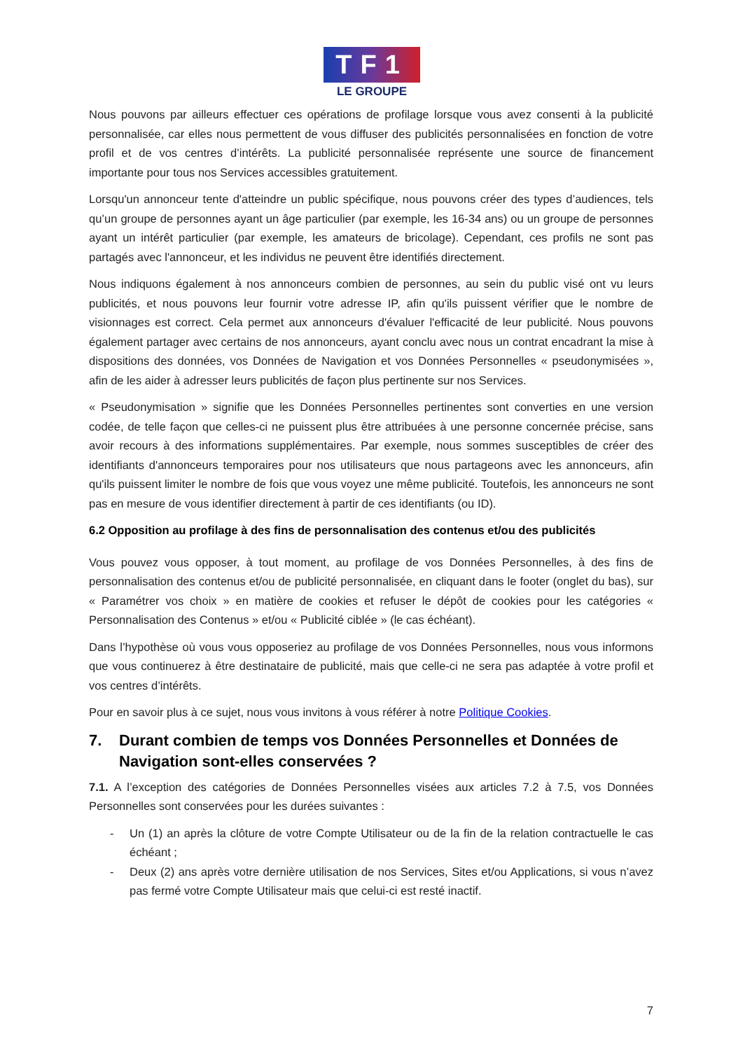TF1
LE GROUPE
Nous pouvons par ailleurs effectuer ces opérations de profilage lorsque vous avez consenti à la publicité personnalisée, car elles nous permettent de vous diffuser des publicités personnalisées en fonction de votre profil et de vos centres d’intérêts. La publicité personnalisée représente une source de financement importante pour tous nos Services accessibles gratuitement.
Lorsqu'un annonceur tente d'atteindre un public spécifique, nous pouvons créer des types d’audiences, tels qu’un groupe de personnes ayant un âge particulier (par exemple, les 16-34 ans) ou un groupe de personnes ayant un intérêt particulier (par exemple, les amateurs de bricolage). Cependant, ces profils ne sont pas partagés avec l'annonceur, et les individus ne peuvent être identifiés directement.
Nous indiquons également à nos annonceurs combien de personnes, au sein du public visé ont vu leurs publicités, et nous pouvons leur fournir votre adresse IP, afin qu'ils puissent vérifier que le nombre de visionnages est correct. Cela permet aux annonceurs d'évaluer l'efficacité de leur publicité. Nous pouvons également partager avec certains de nos annonceurs, ayant conclu avec nous un contrat encadrant la mise à dispositions des données, vos Données de Navigation et vos Données Personnelles « pseudonymisées », afin de les aider à adresser leurs publicités de façon plus pertinente sur nos Services.
« Pseudonymisation » signifie que les Données Personnelles pertinentes sont converties en une version codée, de telle façon que celles-ci ne puissent plus être attribuées à une personne concernée précise, sans avoir recours à des informations supplémentaires. Par exemple, nous sommes susceptibles de créer des identifiants d'annonceurs temporaires pour nos utilisateurs que nous partageons avec les annonceurs, afin qu'ils puissent limiter le nombre de fois que vous voyez une même publicité. Toutefois, les annonceurs ne sont pas en mesure de vous identifier directement à partir de ces identifiants (ou ID).
6.2 Opposition au profilage à des fins de personnalisation des contenus et/ou des publicités
Vous pouvez vous opposer, à tout moment, au profilage de vos Données Personnelles, à des fins de personnalisation des contenus et/ou de publicité personnalisée, en cliquant dans le footer (onglet du bas), sur « Paramétrer vos choix » en matière de cookies et refuser le dépôt de cookies pour les catégories « Personnalisation des Contenus » et/ou « Publicité ciblée » (le cas échéant).
Dans l’hypothèse où vous vous opposeriez au profilage de vos Données Personnelles, nous vous informons que vous continuerez à être destinataire de publicité, mais que celle-ci ne sera pas adaptée à votre profil et vos centres d’intérêts.
Pour en savoir plus à ce sujet, nous vous invitons à vous référer à notre Politique Cookies.
7. Durant combien de temps vos Données Personnelles et Données de Navigation sont-elles conservées ?
7.1. A l’exception des catégories de Données Personnelles visées aux articles 7.2 à 7.5, vos Données Personnelles sont conservées pour les durées suivantes :
- Un (1) an après la clôture de votre Compte Utilisateur ou de la fin de la relation contractuelle le cas échéant ;
- Deux (2) ans après votre dernière utilisation de nos Services, Sites et/ou Applications, si vous n’avez pas fermé votre Compte Utilisateur mais que celui-ci est resté inactif.
7